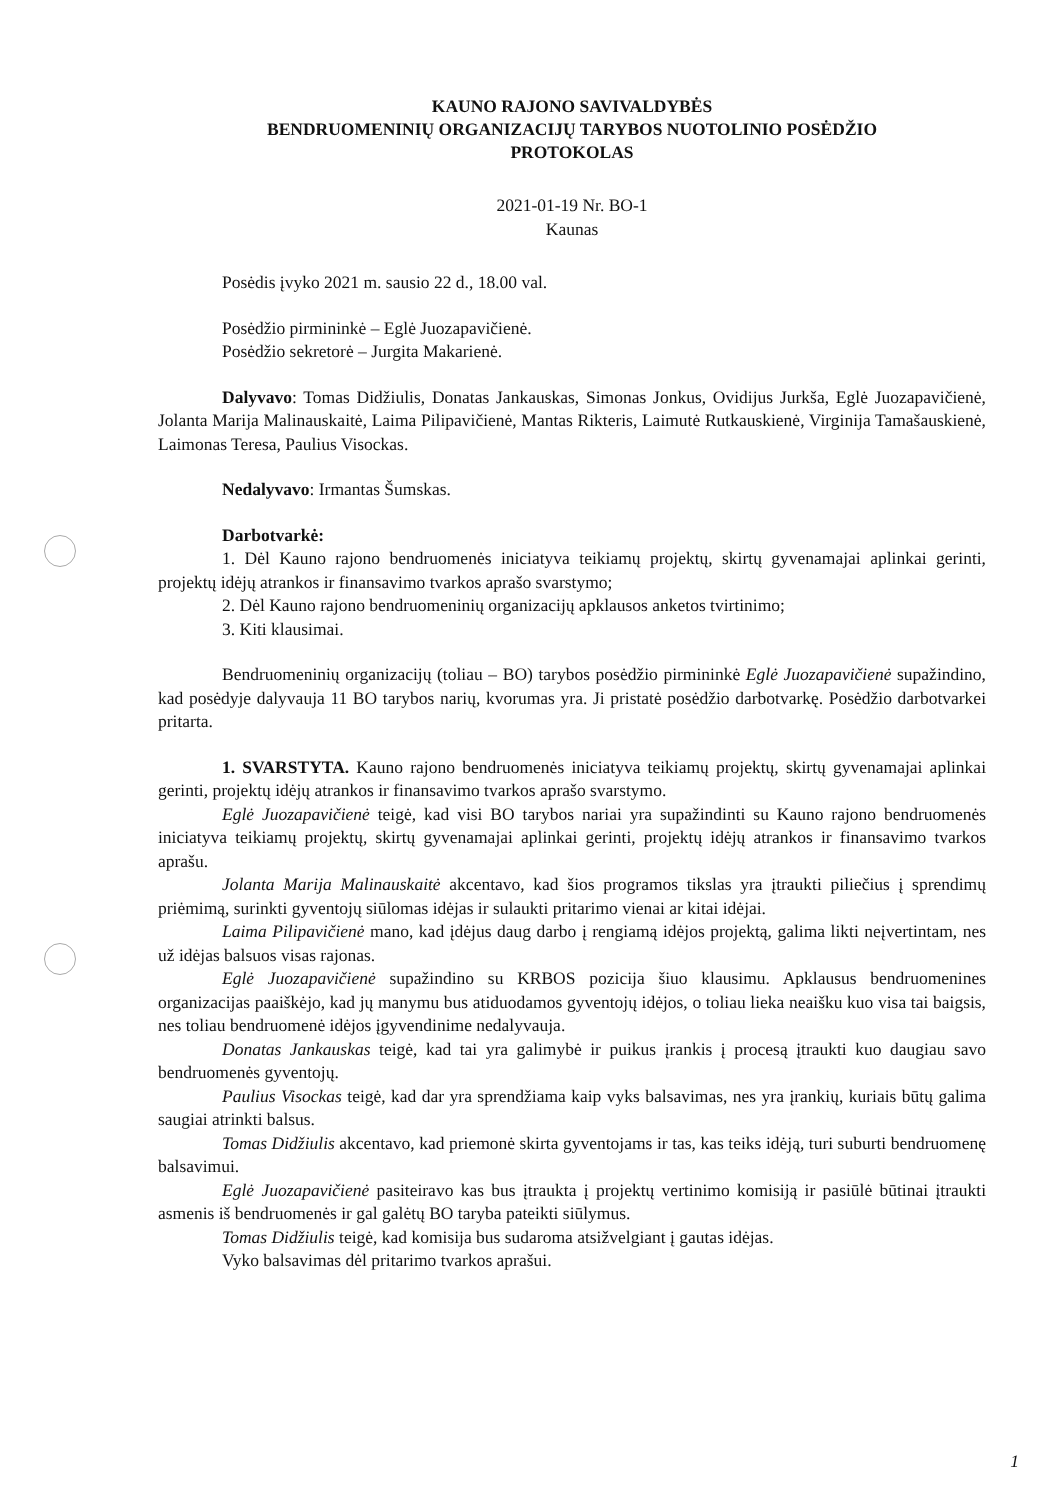KAUNO RAJONO SAVIVALDYBĖS
BENDRUOMENINIŲ ORGANIZACIJŲ TARYBOS NUOTOLINIO POSĖDŽIO
PROTOKOLAS
2021-01-19 Nr. BO-1
Kaunas
Posėdis įvyko 2021 m. sausio 22 d., 18.00 val.
Posėdžio pirmininkė – Eglė Juozapavičienė.
Posėdžio sekretorė – Jurgita Makarienė.
Dalyvavo: Tomas Didžiulis, Donatas Jankauskas, Simonas Jonkus, Ovidijus Jurkša, Eglė Juozapavičienė, Jolanta Marija Malinauskaitė, Laima Pilipavičienė, Mantas Rikteris, Laimutė Rutkauskienė, Virginija Tamašauskienė, Laimonas Teresa, Paulius Visockas.
Nedalyvavo: Irmantas Šumskas.
Darbotvarkė:
1. Dėl Kauno rajono bendruomenės iniciatyva teikiamų projektų, skirtų gyvenamajai aplinkai gerinti, projektų idėjų atrankos ir finansavimo tvarkos aprašo svarstymo;
2. Dėl Kauno rajono bendruomeninių organizacijų apklausos anketos tvirtinimo;
3. Kiti klausimai.
Bendruomeninių organizacijų (toliau – BO) tarybos posėdžio pirmininkė Eglė Juozapavičienė supažindino, kad posėdyje dalyvauja 11 BO tarybos narių, kvorumas yra. Ji pristatė posėdžio darbotvarkę. Posėdžio darbotvarkei pritarta.
1. SVARSTYTA. Kauno rajono bendruomenės iniciatyva teikiamų projektų, skirtų gyvenamajai aplinkai gerinti, projektų idėjų atrankos ir finansavimo tvarkos aprašo svarstymo.
Eglė Juozapavičienė teigė, kad visi BO tarybos nariai yra supažindinti su Kauno rajono bendruomenės iniciatyva teikiamų projektų, skirtų gyvenamajai aplinkai gerinti, projektų idėjų atrankos ir finansavimo tvarkos aprašu.
Jolanta Marija Malinauskaitė akcentavo, kad šios programos tikslas yra įtraukti piliečius į sprendimų priėmimą, surinkti gyventojų siūlomas idėjas ir sulaukti pritarimo vienai ar kitai idėjai.
Laima Pilipavičienė mano, kad įdėjus daug darbo į rengiamą idėjos projektą, galima likti neįvertintam, nes už idėjas balsuos visas rajonas.
Eglė Juozapavičienė supažindino su KRBOS pozicija šiuo klausimu. Apklausus bendruomenines organizacijas paaiškėjo, kad jų manymu bus atiduodamos gyventojų idėjos, o toliau lieka neaišku kuo visa tai baigsis, nes toliau bendruomenė idėjos įgyvendinime nedalyvauja.
Donatas Jankauskas teigė, kad tai yra galimybė ir puikus įrankis į procesą įtraukti kuo daugiau savo bendruomenės gyventojų.
Paulius Visockas teigė, kad dar yra sprendžiama kaip vyks balsavimas, nes yra įrankių, kuriais būtų galima saugiai atrinkti balsus.
Tomas Didžiulis akcentavo, kad priemonė skirta gyventojams ir tas, kas teiks idėją, turi suburti bendruomenę balsavimui.
Eglė Juozapavičienė pasiteiravo kas bus įtraukta į projektų vertinimo komisiją ir pasiūlė būtinai įtraukti asmenis iš bendruomenės ir gal galėtų BO taryba pateikti siūlymus.
Tomas Didžiulis teigė, kad komisija bus sudaroma atsižvelgiant į gautas idėjas.
Vyko balsavimas dėl pritarimo tvarkos aprašui.
1